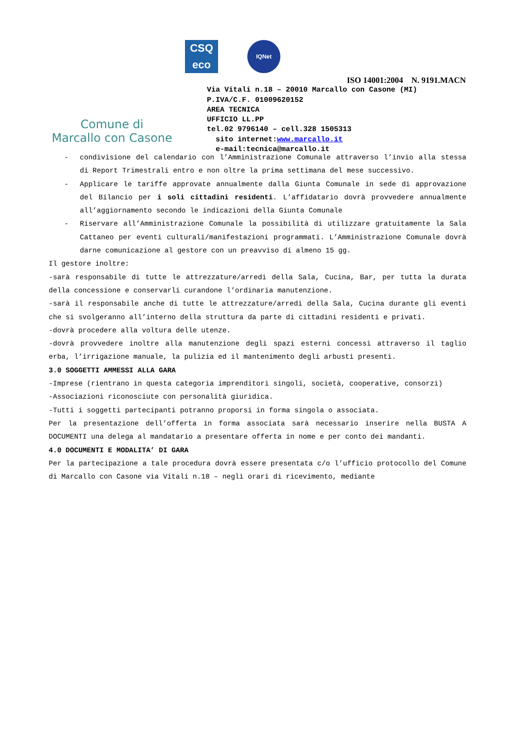Comune di
Marcallo con Casone
CSQ
eco
IQNet
ISO 14001:2004 N. 9191.MACN
Via Vitali n.18 – 20010 Marcallo con Casone (MI)
P.IVA/C.F. 01009620152
AREA TECNICA
UFFICIO LL.PP
tel.02 9796140 – cell.328 1505313
sito internet:www.marcallo.it
e-mail:tecnica@marcallo.it
- condivisione del calendario con l’Amministrazione Comunale attraverso l’invio alla stessa di Report Trimestrali entro e non oltre la prima settimana del mese successivo.
- Applicare le tariffe approvate annualmente dalla Giunta Comunale in sede di approvazione del Bilancio per i soli cittadini residenti. L’affidatario dovrà provvedere annualmente all’aggiornamento secondo le indicazioni della Giunta Comunale
- Riservare all’Amministrazione Comunale la possibilità di utilizzare gratuitamente la Sala Cattaneo per eventi culturali/manifestazioni programmati. L’Amministrazione Comunale dovrà darne comunicazione al gestore con un preavviso di almeno 15 gg.
Il gestore inoltre:
-sarà responsabile di tutte le attrezzature/arredi della Sala, Cucina, Bar, per tutta la durata della concessione e conservarli curandone l’ordinaria manutenzione.
-sarà il responsabile anche di tutte le attrezzature/arredi della Sala, Cucina durante gli eventi che si svolgeranno all’interno della struttura da parte di cittadini residenti e privati.
-dovrà procedere alla voltura delle utenze.
-dovrà provvedere inoltre alla manutenzione degli spazi esterni concessi attraverso il taglio erba, l’irrigazione manuale, la pulizia ed il mantenimento degli arbusti presenti.
3.0 SOGGETTI AMMESSI ALLA GARA
-Imprese (rientrano in questa categoria imprenditori singoli, società, cooperative, consorzi)
-Associazioni riconosciute con personalità giuridica.
-Tutti i soggetti partecipanti potranno proporsi in forma singola o associata.
Per la presentazione dell’offerta in forma associata sarà necessario inserire nella BUSTA A DOCUMENTI una delega al mandatario a presentare offerta in nome e per conto dei mandanti.
4.0 DOCUMENTI E MODALITA’ DI GARA
Per la partecipazione a tale procedura dovrà essere presentata c/o l’ufficio protocollo del Comune di Marcallo con Casone via Vitali n.18 – negli orari di ricevimento, mediante